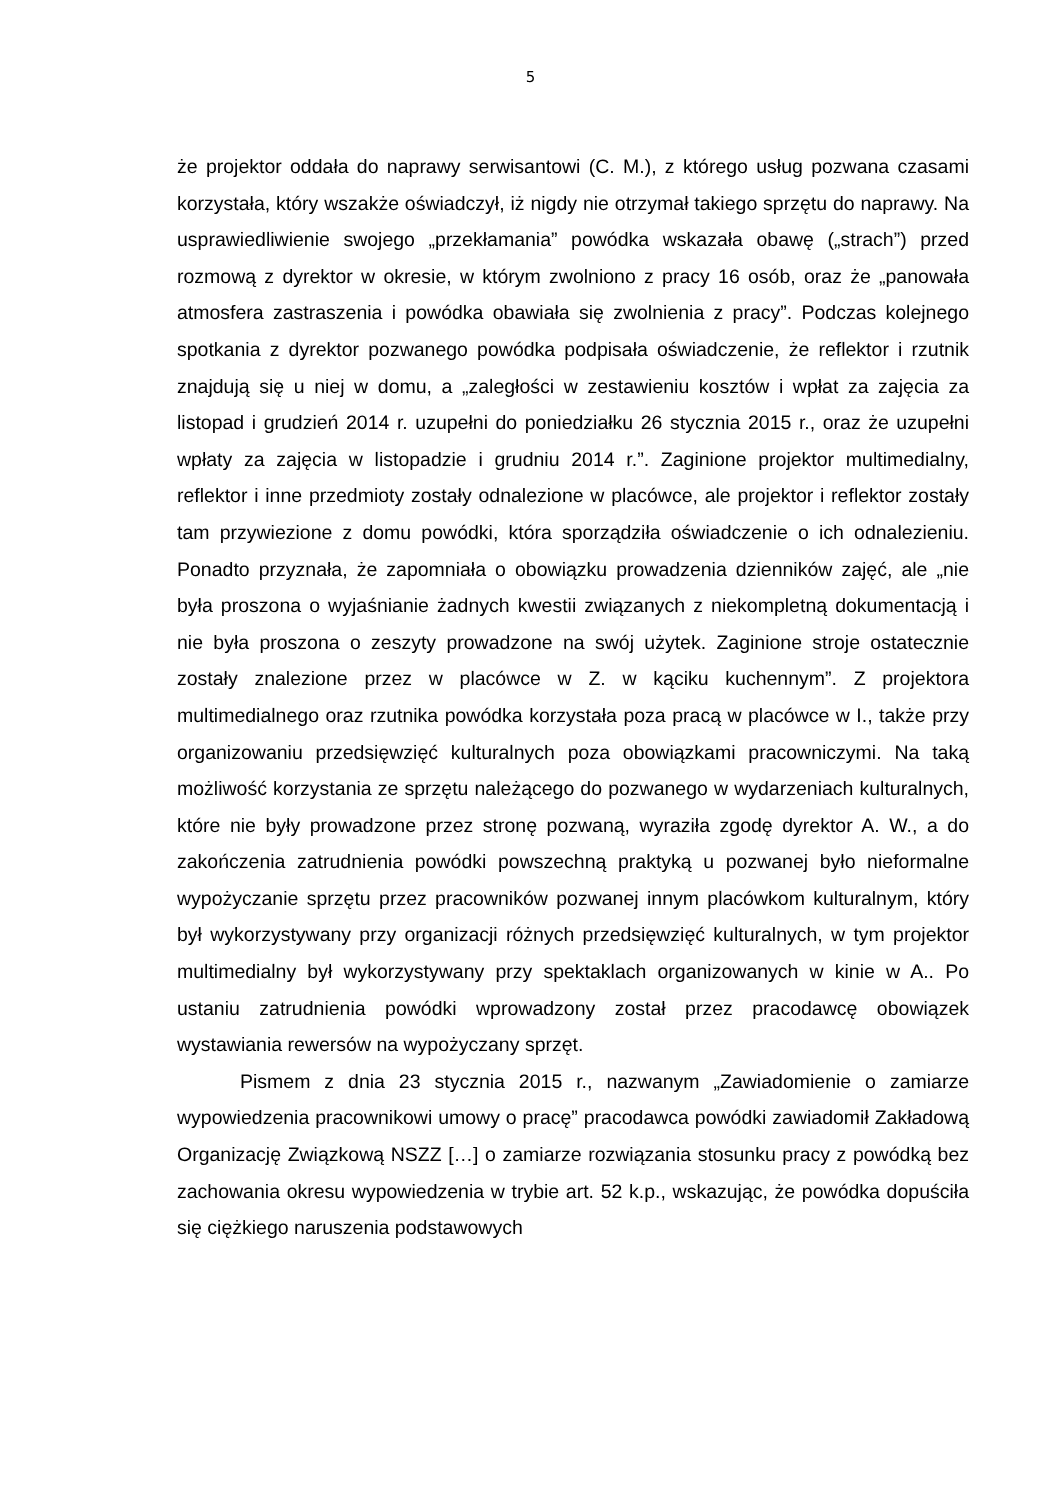5
że projektor oddała do naprawy serwisantowi (C. M.), z którego usług pozwana czasami korzystała, który wszakże oświadczył, iż nigdy nie otrzymał takiego sprzętu do naprawy. Na usprawiedliwienie swojego „przekłamania” powódka wskazała obawę („strach”) przed rozmową z dyrektor w okresie, w którym zwolniono z pracy 16 osób, oraz że „panowała atmosfera zastraszenia i powódka obawiała się zwolnienia z pracy”. Podczas kolejnego spotkania z dyrektor pozwanego powódka podpisała oświadczenie, że reflektor i rzutnik znajdują się u niej w domu, a „zaległości w zestawieniu kosztów i wpłat za zajęcia za listopad i grudzień 2014 r. uzupełni do poniedziałku 26 stycznia 2015 r., oraz że uzupełni wpłaty za zajęcia w listopadzie i grudniu 2014 r.”. Zaginione projektor multimedialny, reflektor i inne przedmioty zostały odnalezione w placówce, ale projektor i reflektor zostały tam przywiezione z domu powódki, która sporządziła oświadczenie o ich odnalezieniu. Ponadto przyznała, że zapomniała o obowiązku prowadzenia dzienników zajęć, ale „nie była proszona o wyjaśnianie żadnych kwestii związanych z niekompletną dokumentacją i nie była proszona o zeszyty prowadzone na swój użytek. Zaginione stroje ostatecznie zostały znalezione przez w placówce w Z. w kąciku kuchennym”. Z projektora multimedialnego oraz rzutnika powódka korzystała poza pracą w placówce w I., także przy organizowaniu przedsięwzięć kulturalnych poza obowiązkami pracowniczymi. Na taką możliwość korzystania ze sprzętu należącego do pozwanego w wydarzeniach kulturalnych, które nie były prowadzone przez stronę pozwaną, wyraziła zgodę dyrektor A. W., a do zakończenia zatrudnienia powódki powszechną praktyką u pozwanej było nieformalne wypożyczanie sprzętu przez pracowników pozwanej innym placówkom kulturalnym, który był wykorzystywany przy organizacji różnych przedsięwzięć kulturalnych, w tym projektor multimedialny był wykorzystywany przy spektaklach organizowanych w kinie w A.. Po ustaniu zatrudnienia powódki wprowadzony został przez pracodawcę obowiązek wystawiania rewersów na wypożyczany sprzęt.
Pismem z dnia 23 stycznia 2015 r., nazwanym „Zawiadomienie o zamiarze wypowiedzenia pracownikowi umowy o pracę” pracodawca powódki zawiadomił Zakładową Organizację Związkową NSZZ […] o zamiarze rozwiązania stosunku pracy z powódką bez zachowania okresu wypowiedzenia w trybie art. 52 k.p., wskazując, że powódka dopuściła się ciężkiego naruszenia podstawowych